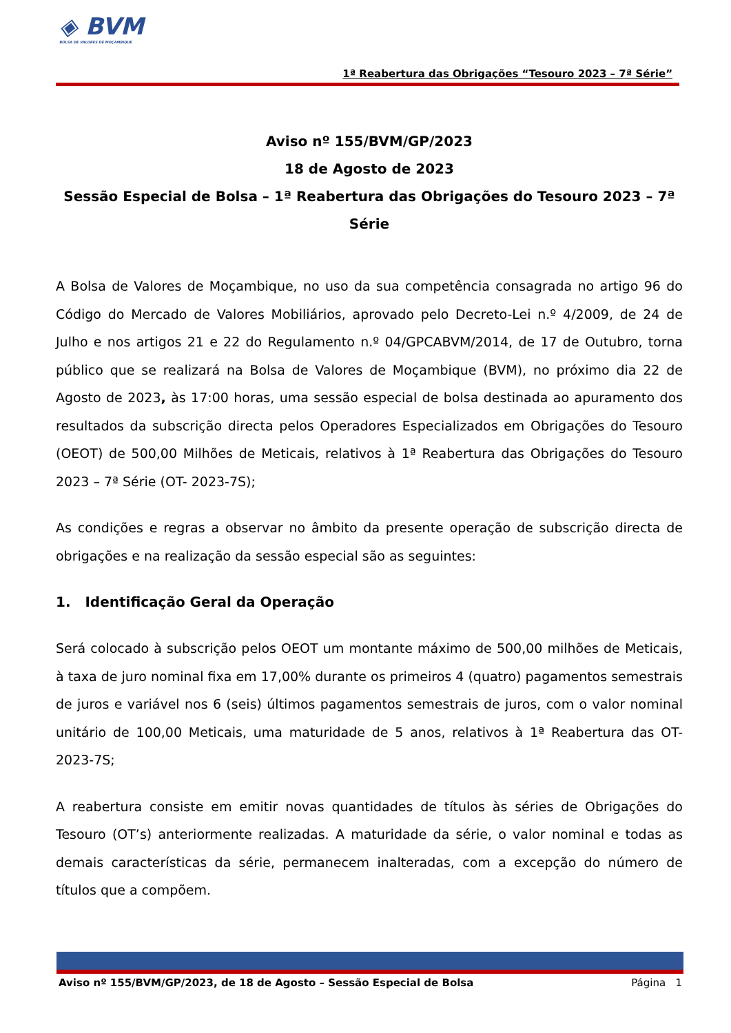◈ BVM
BOLSA DE VALORES DE MOÇAMBIQUE
1ª Reabertura das Obrigações “Tesouro 2023 – 7ª Série”
Aviso nº 155/BVM/GP/2023
18 de Agosto de 2023
Sessão Especial de Bolsa – 1ª Reabertura das Obrigações do Tesouro 2023 – 7ª Série
A Bolsa de Valores de Moçambique, no uso da sua competência consagrada no artigo 96 do Código do Mercado de Valores Mobiliários, aprovado pelo Decreto-Lei n.º 4/2009, de 24 de Julho e nos artigos 21 e 22 do Regulamento n.º 04/GPCABVM/2014, de 17 de Outubro, torna público que se realizará na Bolsa de Valores de Moçambique (BVM), no próximo dia 22 de Agosto de 2023, às 17:00 horas, uma sessão especial de bolsa destinada ao apuramento dos resultados da subscrição directa pelos Operadores Especializados em Obrigações do Tesouro (OEOT) de 500,00 Milhões de Meticais, relativos à 1ª Reabertura das Obrigações do Tesouro 2023 – 7ª Série (OT- 2023-7S);
As condições e regras a observar no âmbito da presente operação de subscrição directa de obrigações e na realização da sessão especial são as seguintes:
1. Identificação Geral da Operação
Será colocado à subscrição pelos OEOT um montante máximo de 500,00 milhões de Meticais, à taxa de juro nominal fixa em 17,00% durante os primeiros 4 (quatro) pagamentos semestrais de juros e variável nos 6 (seis) últimos pagamentos semestrais de juros, com o valor nominal unitário de 100,00 Meticais, uma maturidade de 5 anos, relativos à 1ª Reabertura das OT- 2023-7S;
A reabertura consiste em emitir novas quantidades de títulos às séries de Obrigações do Tesouro (OT’s) anteriormente realizadas. A maturidade da série, o valor nominal e todas as demais características da série, permanecem inalteradas, com a excepção do número de títulos que a compõem.
Aviso nº 155/BVM/GP/2023, de 18 de Agosto – Sessão Especial de Bolsa Página 1